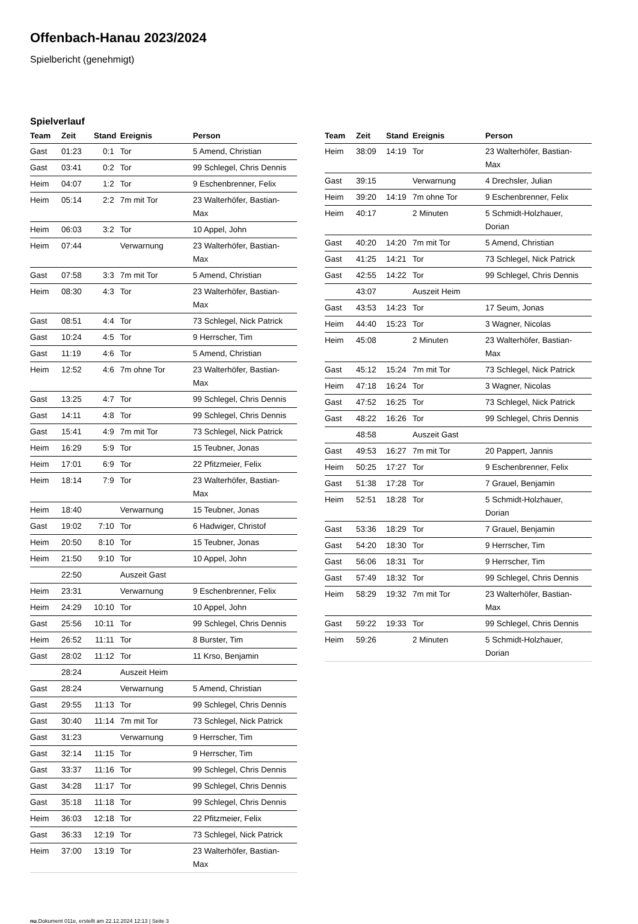Offenbach-Hanau 2023/2024
Spielbericht (genehmigt)
Spielverlauf
| Team | Zeit | Stand | Ereignis | Person |
| --- | --- | --- | --- | --- |
| Gast | 01:23 | 0:1 | Tor | 5 Amend, Christian |
| Gast | 03:41 | 0:2 | Tor | 99 Schlegel, Chris Dennis |
| Heim | 04:07 | 1:2 | Tor | 9 Eschenbrenner, Felix |
| Heim | 05:14 | 2:2 | 7m mit Tor | 23 Walterhöfer, Bastian- Max |
| Heim | 06:03 | 3:2 | Tor | 10 Appel, John |
| Heim | 07:44 | | Verwarnung | 23 Walterhöfer, Bastian- Max |
| Gast | 07:58 | 3:3 | 7m mit Tor | 5 Amend, Christian |
| Heim | 08:30 | 4:3 | Tor | 23 Walterhöfer, Bastian- Max |
| Gast | 08:51 | 4:4 | Tor | 73 Schlegel, Nick Patrick |
| Gast | 10:24 | 4:5 | Tor | 9 Herrscher, Tim |
| Gast | 11:19 | 4:6 | Tor | 5 Amend, Christian |
| Heim | 12:52 | 4:6 | 7m ohne Tor | 23 Walterhöfer, Bastian- Max |
| Gast | 13:25 | 4:7 | Tor | 99 Schlegel, Chris Dennis |
| Gast | 14:11 | 4:8 | Tor | 99 Schlegel, Chris Dennis |
| Gast | 15:41 | 4:9 | 7m mit Tor | 73 Schlegel, Nick Patrick |
| Heim | 16:29 | 5:9 | Tor | 15 Teubner, Jonas |
| Heim | 17:01 | 6:9 | Tor | 22 Pfitzmeier, Felix |
| Heim | 18:14 | 7:9 | Tor | 23 Walterhöfer, Bastian- Max |
| Heim | 18:40 | | Verwarnung | 15 Teubner, Jonas |
| Gast | 19:02 | 7:10 | Tor | 6 Hadwiger, Christof |
| Heim | 20:50 | 8:10 | Tor | 15 Teubner, Jonas |
| Heim | 21:50 | 9:10 | Tor | 10 Appel, John |
| | 22:50 | | Auszeit Gast | |
| Heim | 23:31 | | Verwarnung | 9 Eschenbrenner, Felix |
| Heim | 24:29 | 10:10 | Tor | 10 Appel, John |
| Gast | 25:56 | 10:11 | Tor | 99 Schlegel, Chris Dennis |
| Heim | 26:52 | 11:11 | Tor | 8 Burster, Tim |
| Gast | 28:02 | 11:12 | Tor | 11 Krso, Benjamin |
| | 28:24 | | Auszeit Heim | |
| Gast | 28:24 | | Verwarnung | 5 Amend, Christian |
| Gast | 29:55 | 11:13 | Tor | 99 Schlegel, Chris Dennis |
| Gast | 30:40 | 11:14 | 7m mit Tor | 73 Schlegel, Nick Patrick |
| Gast | 31:23 | | Verwarnung | 9 Herrscher, Tim |
| Gast | 32:14 | 11:15 | Tor | 9 Herrscher, Tim |
| Gast | 33:37 | 11:16 | Tor | 99 Schlegel, Chris Dennis |
| Gast | 34:28 | 11:17 | Tor | 99 Schlegel, Chris Dennis |
| Gast | 35:18 | 11:18 | Tor | 99 Schlegel, Chris Dennis |
| Heim | 36:03 | 12:18 | Tor | 22 Pfitzmeier, Felix |
| Gast | 36:33 | 12:19 | Tor | 73 Schlegel, Nick Patrick |
| Heim | 37:00 | 13:19 | Tor | 23 Walterhöfer, Bastian- Max |
| Team | Zeit | Stand | Ereignis | Person |
| --- | --- | --- | --- | --- |
| Heim | 38:09 | 14:19 | Tor | 23 Walterhöfer, Bastian- Max |
| Gast | 39:15 | | Verwarnung | 4 Drechsler, Julian |
| Heim | 39:20 | 14:19 | 7m ohne Tor | 9 Eschenbrenner, Felix |
| Heim | 40:17 | | 2 Minuten | 5 Schmidt-Holzhauer, Dorian |
| Gast | 40:20 | 14:20 | 7m mit Tor | 5 Amend, Christian |
| Gast | 41:25 | 14:21 | Tor | 73 Schlegel, Nick Patrick |
| Gast | 42:55 | 14:22 | Tor | 99 Schlegel, Chris Dennis |
| | 43:07 | | Auszeit Heim | |
| Gast | 43:53 | 14:23 | Tor | 17 Seum, Jonas |
| Heim | 44:40 | 15:23 | Tor | 3 Wagner, Nicolas |
| Heim | 45:08 | | 2 Minuten | 23 Walterhöfer, Bastian- Max |
| Gast | 45:12 | 15:24 | 7m mit Tor | 73 Schlegel, Nick Patrick |
| Heim | 47:18 | 16:24 | Tor | 3 Wagner, Nicolas |
| Gast | 47:52 | 16:25 | Tor | 73 Schlegel, Nick Patrick |
| Gast | 48:22 | 16:26 | Tor | 99 Schlegel, Chris Dennis |
| | 48:58 | | Auszeit Gast | |
| Gast | 49:53 | 16:27 | 7m mit Tor | 20 Pappert, Jannis |
| Heim | 50:25 | 17:27 | Tor | 9 Eschenbrenner, Felix |
| Gast | 51:38 | 17:28 | Tor | 7 Grauel, Benjamin |
| Heim | 52:51 | 18:28 | Tor | 5 Schmidt-Holzhauer, Dorian |
| Gast | 53:36 | 18:29 | Tor | 7 Grauel, Benjamin |
| Gast | 54:20 | 18:30 | Tor | 9 Herrscher, Tim |
| Gast | 56:06 | 18:31 | Tor | 9 Herrscher, Tim |
| Gast | 57:49 | 18:32 | Tor | 99 Schlegel, Chris Dennis |
| Heim | 58:29 | 19:32 | 7m mit Tor | 23 Walterhöfer, Bastian- Max |
| Gast | 59:22 | 19:33 | Tor | 99 Schlegel, Chris Dennis |
| Heim | 59:26 | | 2 Minuten | 5 Schmidt-Holzhauer, Dorian |
nu.Dokument 011e, erstellt am 22.12.2024 12:13 | Seite 3